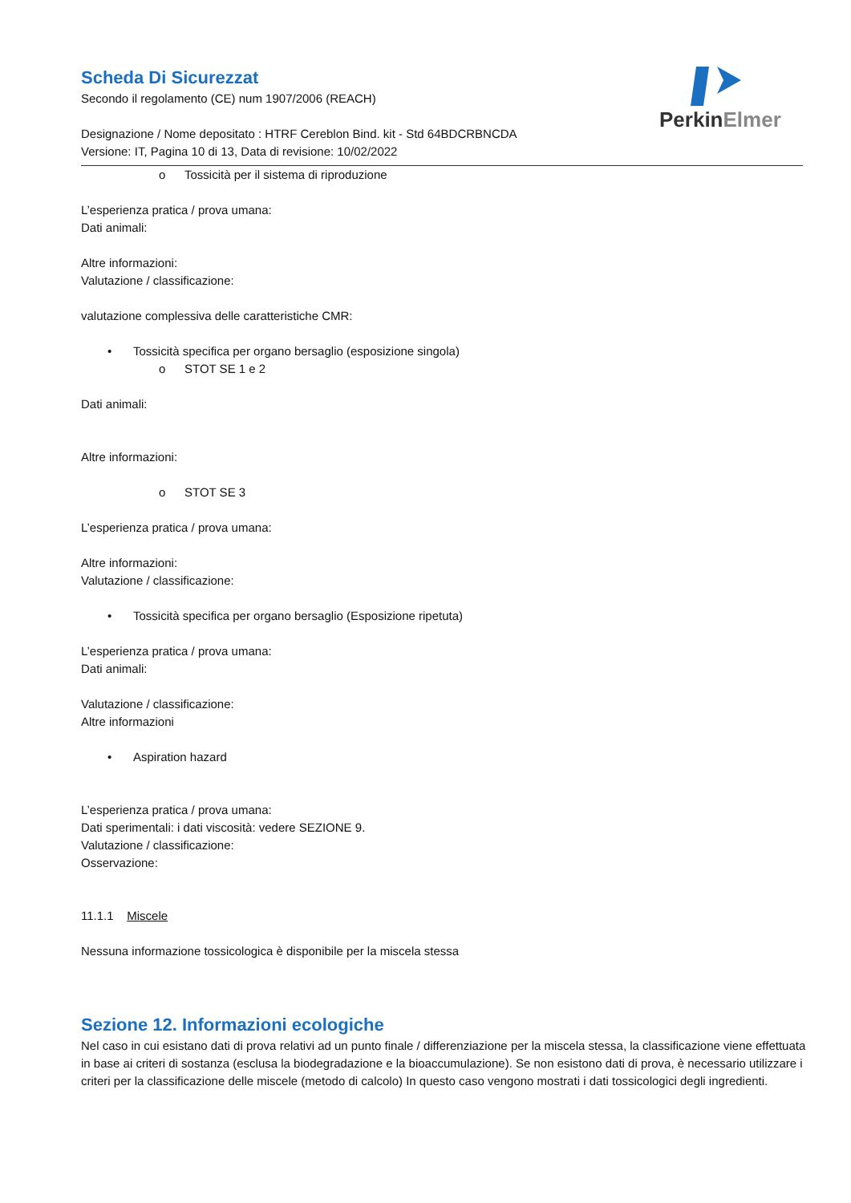PerkinElmer
Scheda Di Sicurezzat
Secondo il regolamento (CE) num 1907/2006 (REACH)
Designazione / Nome depositato : HTRF Cereblon Bind. kit - Std 64BDCRBNCDA
Versione: IT, Pagina 10 di 13, Data di revisione: 10/02/2022
o Tossicità per il sistema di riproduzione
L’esperienza pratica / prova umana:
Dati animali:
Altre informazioni:
Valutazione / classificazione:
valutazione complessiva delle caratteristiche CMR:
• Tossicità specifica per organo bersaglio (esposizione singola)
o STOT SE 1 e 2
Dati animali:
Altre informazioni:
o STOT SE 3
L’esperienza pratica / prova umana:
Altre informazioni:
Valutazione / classificazione:
• Tossicità specifica per organo bersaglio (Esposizione ripetuta)
L’esperienza pratica / prova umana:
Dati animali:
Valutazione / classificazione:
Altre informazioni
• Aspiration hazard
L’esperienza pratica / prova umana:
Dati sperimentali: i dati viscosità: vedere SEZIONE 9.
Valutazione / classificazione:
Osservazione:
11.1.1 Miscele
Nessuna informazione tossicologica è disponibile per la miscela stessa
Sezione 12. Informazioni ecologiche
Nel caso in cui esistano dati di prova relativi ad un punto finale / differenziazione per la miscela stessa, la classificazione viene effettuata in base ai criteri di sostanza (esclusa la biodegradazione e la bioaccumulazione). Se non esistono dati di prova, è necessario utilizzare i criteri per la classificazione delle miscele (metodo di calcolo) In questo caso vengono mostrati i dati tossicologici degli ingredienti.